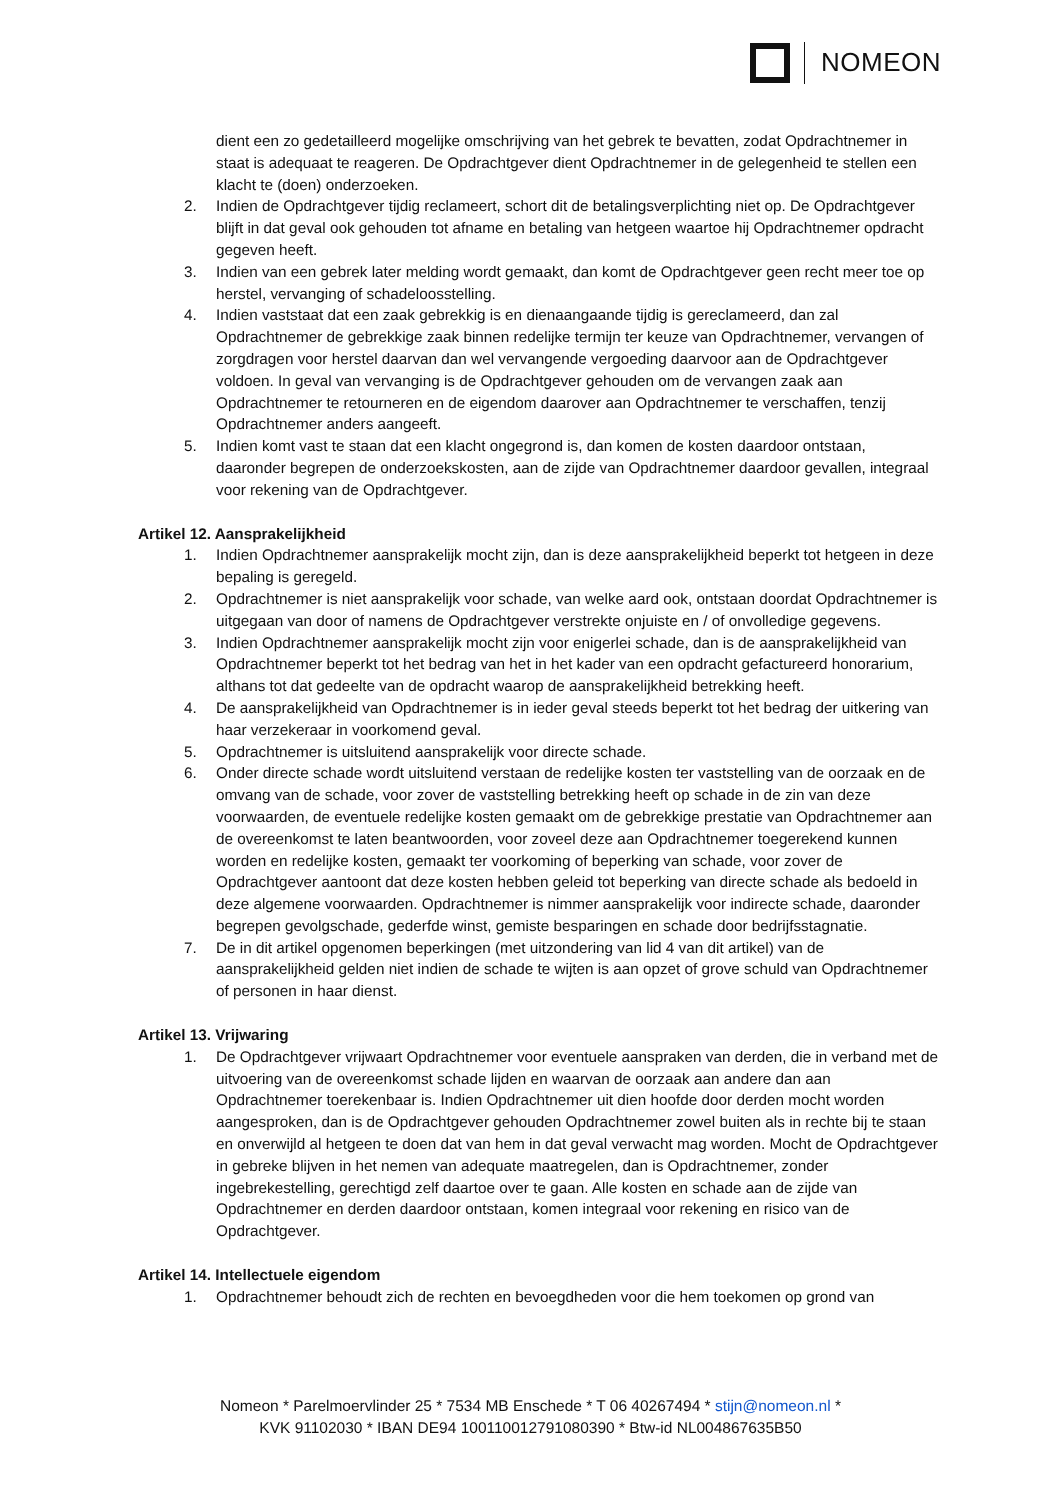NOMEON
dient een zo gedetailleerd mogelijke omschrijving van het gebrek te bevatten, zodat Opdrachtnemer in staat is adequaat te reageren. De Opdrachtgever dient Opdrachtnemer in de gelegenheid te stellen een klacht te (doen) onderzoeken.
2. Indien de Opdrachtgever tijdig reclameert, schort dit de betalingsverplichting niet op. De Opdrachtgever blijft in dat geval ook gehouden tot afname en betaling van hetgeen waartoe hij Opdrachtnemer opdracht gegeven heeft.
3. Indien van een gebrek later melding wordt gemaakt, dan komt de Opdrachtgever geen recht meer toe op herstel, vervanging of schadeloosstelling.
4. Indien vaststaat dat een zaak gebrekkig is en dienaangaande tijdig is gereclameerd, dan zal Opdrachtnemer de gebrekkige zaak binnen redelijke termijn ter keuze van Opdrachtnemer, vervangen of zorgdragen voor herstel daarvan dan wel vervangende vergoeding daarvoor aan de Opdrachtgever voldoen. In geval van vervanging is de Opdrachtgever gehouden om de vervangen zaak aan Opdrachtnemer te retourneren en de eigendom daarover aan Opdrachtnemer te verschaffen, tenzij Opdrachtnemer anders aangeeft.
5. Indien komt vast te staan dat een klacht ongegrond is, dan komen de kosten daardoor ontstaan, daaronder begrepen de onderzoekskosten, aan de zijde van Opdrachtnemer daardoor gevallen, integraal voor rekening van de Opdrachtgever.
Artikel 12. Aansprakelijkheid
1. Indien Opdrachtnemer aansprakelijk mocht zijn, dan is deze aansprakelijkheid beperkt tot hetgeen in deze bepaling is geregeld.
2. Opdrachtnemer is niet aansprakelijk voor schade, van welke aard ook, ontstaan doordat Opdrachtnemer is uitgegaan van door of namens de Opdrachtgever verstrekte onjuiste en / of onvolledige gegevens.
3. Indien Opdrachtnemer aansprakelijk mocht zijn voor enigerlei schade, dan is de aansprakelijkheid van Opdrachtnemer beperkt tot het bedrag van het in het kader van een opdracht gefactureerd honorarium, althans tot dat gedeelte van de opdracht waarop de aansprakelijkheid betrekking heeft.
4. De aansprakelijkheid van Opdrachtnemer is in ieder geval steeds beperkt tot het bedrag der uitkering van haar verzekeraar in voorkomend geval.
5. Opdrachtnemer is uitsluitend aansprakelijk voor directe schade.
6. Onder directe schade wordt uitsluitend verstaan de redelijke kosten ter vaststelling van de oorzaak en de omvang van de schade, voor zover de vaststelling betrekking heeft op schade in de zin van deze voorwaarden, de eventuele redelijke kosten gemaakt om de gebrekkige prestatie van Opdrachtnemer aan de overeenkomst te laten beantwoorden, voor zoveel deze aan Opdrachtnemer toegerekend kunnen worden en redelijke kosten, gemaakt ter voorkoming of beperking van schade, voor zover de Opdrachtgever aantoont dat deze kosten hebben geleid tot beperking van directe schade als bedoeld in deze algemene voorwaarden. Opdrachtnemer is nimmer aansprakelijk voor indirecte schade, daaronder begrepen gevolgschade, gederfde winst, gemiste besparingen en schade door bedrijfsstagnatie.
7. De in dit artikel opgenomen beperkingen (met uitzondering van lid 4 van dit artikel) van de aansprakelijkheid gelden niet indien de schade te wijten is aan opzet of grove schuld van Opdrachtnemer of personen in haar dienst.
Artikel 13. Vrijwaring
1. De Opdrachtgever vrijwaart Opdrachtnemer voor eventuele aanspraken van derden, die in verband met de uitvoering van de overeenkomst schade lijden en waarvan de oorzaak aan andere dan aan Opdrachtnemer toerekenbaar is. Indien Opdrachtnemer uit dien hoofde door derden mocht worden aangesproken, dan is de Opdrachtgever gehouden Opdrachtnemer zowel buiten als in rechte bij te staan en onverwijld al hetgeen te doen dat van hem in dat geval verwacht mag worden. Mocht de Opdrachtgever in gebreke blijven in het nemen van adequate maatregelen, dan is Opdrachtnemer, zonder ingebrekestelling, gerechtigd zelf daartoe over te gaan. Alle kosten en schade aan de zijde van Opdrachtnemer en derden daardoor ontstaan, komen integraal voor rekening en risico van de Opdrachtgever.
Artikel 14. Intellectuele eigendom
1. Opdrachtnemer behoudt zich de rechten en bevoegdheden voor die hem toekomen op grond van
Nomeon * Parelmoervlinder 25 * 7534 MB Enschede * T 06 40267494 * stijn@nomeon.nl *
KVK 91102030 * IBAN DE94 100110012791080390 * Btw-id NL004867635B50